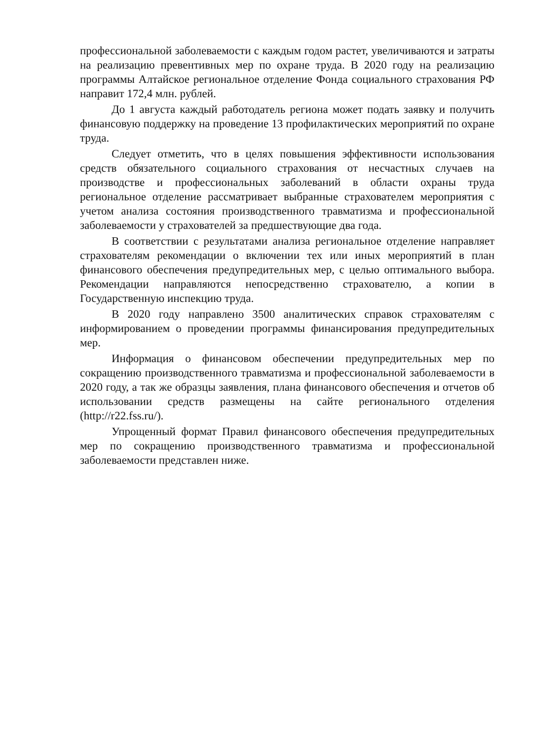профессиональной заболеваемости с каждым годом растет, увеличиваются и затраты на реализацию превентивных мер по охране труда. В 2020 году на реализацию программы Алтайское региональное отделение Фонда социального страхования РФ направит 172,4 млн. рублей.
До 1 августа каждый работодатель региона может подать заявку и получить финансовую поддержку на проведение 13 профилактических мероприятий по охране труда.
Следует отметить, что в целях повышения эффективности использования средств обязательного социального страхования от несчастных случаев на производстве и профессиональных заболеваний в области охраны труда региональное отделение рассматривает выбранные страхователем мероприятия с учетом анализа состояния производственного травматизма и профессиональной заболеваемости у страхователей за предшествующие два года.
В соответствии с результатами анализа региональное отделение направляет страхователям рекомендации о включении тех или иных мероприятий в план финансового обеспечения предупредительных мер, с целью оптимального выбора. Рекомендации направляются непосредственно страхователю, а копии в Государственную инспекцию труда.
В 2020 году направлено 3500 аналитических справок страхователям с информированием о проведении программы финансирования предупредительных мер.
Информация о финансовом обеспечении предупредительных мер по сокращению производственного травматизма и профессиональной заболеваемости в 2020 году, а так же образцы заявления, плана финансового обеспечения и отчетов об использовании средств размещены на сайте регионального отделения (http://r22.fss.ru/).
Упрощенный формат Правил финансового обеспечения предупредительных мер по сокращению производственного травматизма и профессиональной заболеваемости представлен ниже.